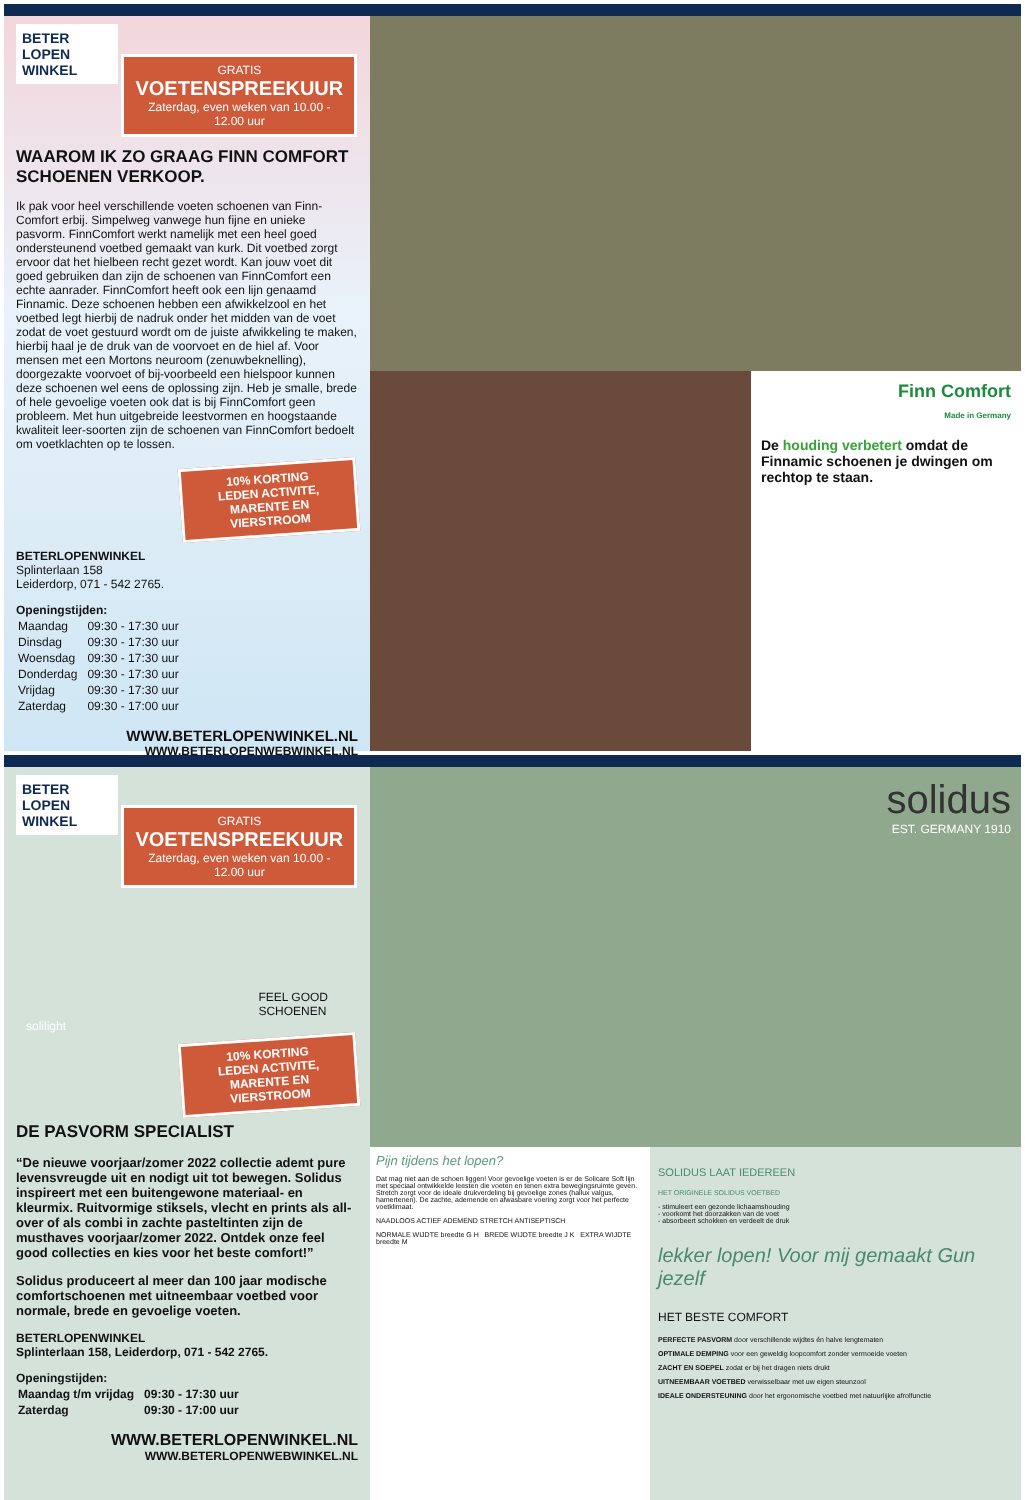BETER LOPEN WINKEL
GRATIS VOETENSPREEKUUR Zaterdag, even weken van 10.00 - 12.00 uur
WAAROM IK ZO GRAAG FINN COMFORT SCHOENEN VERKOOP.
Ik pak voor heel verschillende voeten schoenen van Finn-Comfort erbij. Simpelweg vanwege hun fijne en unieke pasvorm. FinnComfort werkt namelijk met een heel goed ondersteunend voetbed gemaakt van kurk. Dit voetbed zorgt ervoor dat het hielbeen recht gezet wordt. Kan jouw voet dit goed gebruiken dan zijn de schoenen van FinnComfort een echte aanrader. FinnComfort heeft ook een lijn genaamd Finnamic. Deze schoenen hebben een afwikkelzool en het voetbed legt hierbij de nadruk onder het midden van de voet zodat de voet gestuurd wordt om de juiste afwikkeling te maken, hierbij haal je de druk van de voorvoet en de hiel af. Voor mensen met een Mortons neuroom (zenuwbeknelling), doorgezakte voorvoet of bij-voorbeeld een hielspoor kunnen deze schoenen wel eens de oplossing zijn. Heb je smalle, brede of hele gevoelige voeten ook dat is bij FinnComfort geen probleem. Met hun uitgebreide leestvormen en hoogstaande kwaliteit leer-soorten zijn de schoenen van FinnComfort bedoelt om voetklachten op te lossen.
10% KORTING
LEDEN ACTIVITE, MARENTE EN VIERSTROOM
BETERLOPENWINKEL
Splinterlaan 158
Leiderdorp, 071 - 542 2765.
Openingstijden:
| Maandag | 09:30 - 17:30 uur |
| Dinsdag | 09:30 - 17:30 uur |
| Woensdag | 09:30 - 17:30 uur |
| Donderdag | 09:30 - 17:30 uur |
| Vrijdag | 09:30 - 17:30 uur |
| Zaterdag | 09:30 - 17:00 uur |
WWW.BETERLOPENWINKEL.NL
WWW.BETERLOPENWEBWINKEL.NL
Finn Comfort
Made in Germany
De houding verbetert omdat de Finnamic schoenen je dwingen om rechtop te staan.
BETER LOPEN WINKEL
GRATIS VOETENSPREEKUUR Zaterdag, even weken van 10.00 - 12.00 uur
FEEL GOOD
SCHOENEN
solilight
10% KORTING
LEDEN ACTIVITE, MARENTE EN VIERSTROOM
DE PASVORM SPECIALIST
“De nieuwe voorjaar/zomer 2022 collectie ademt pure levensvreugde uit en nodigt uit tot bewegen. Solidus inspireert met een buitengewone materiaal- en kleurmix. Ruitvormige stiksels, vlecht en prints als all-over of als combi in zachte pasteltinten zijn de musthaves voorjaar/zomer 2022. Ontdek onze feel good collecties en kies voor het beste comfort!”
Solidus produceert al meer dan 100 jaar modische comfortschoenen met uitneembaar voetbed voor normale, brede en gevoelige voeten.
BETERLOPENWINKEL
Splinterlaan 158, Leiderdorp, 071 - 542 2765.
Openingstijden:
| Maandag t/m vrijdag | 09:30 - 17:30 uur |
| Zaterdag | 09:30 - 17:00 uur |
WWW.BETERLOPENWINKEL.NL
WWW.BETERLOPENWEBWINKEL.NL
solidus
EST. GERMANY 1910
Pijn tijdens het lopen?
Dat mag niet aan de schoen liggen! Voor gevoelige voeten is er de Solicare Soft lijn met speciaal ontwikkelde leesten die voeten en tenen extra bewegingsruimte geven. Stretch zorgt voor de ideale drukverdeling bij gevoelige zones (hallux valgus, hamertenen). De zachte, ademende en afwasbare voering zorgt voor het perfecte voetklimaat.
NAADLOOS ACTIEF ADEMEND STRETCH ANTISEPTISCH
NORMALE WIJDTE breedte G H BREDE WIJDTE breedte J K EXTRA WIJDTE breedte M
SOLIDUS LAAT IEDEREEN
HET ORIGINELE SOLIDUS VOETBED
- stimuleert een gezonde lichaamshouding
- voorkomt het doorzakken van de voet
- absorbeert schokken en verdeelt de druk
lekker lopen! Voor mij gemaakt Gun jezelf
HET BESTE COMFORT
PERFECTE PASVORM door verschillende wijdtes én halve lengtematen
OPTIMALE DEMPING voor een geweldig loopcomfort zonder vermoeide voeten
ZACHT EN SOEPEL zodat er bij het dragen niets drukt
UITNEEMBAAR VOETBED verwisselbaar met uw eigen steunzool
IDEALE ONDERSTEUNING door het ergonomische voetbed met natuurlijke afrolfunctie